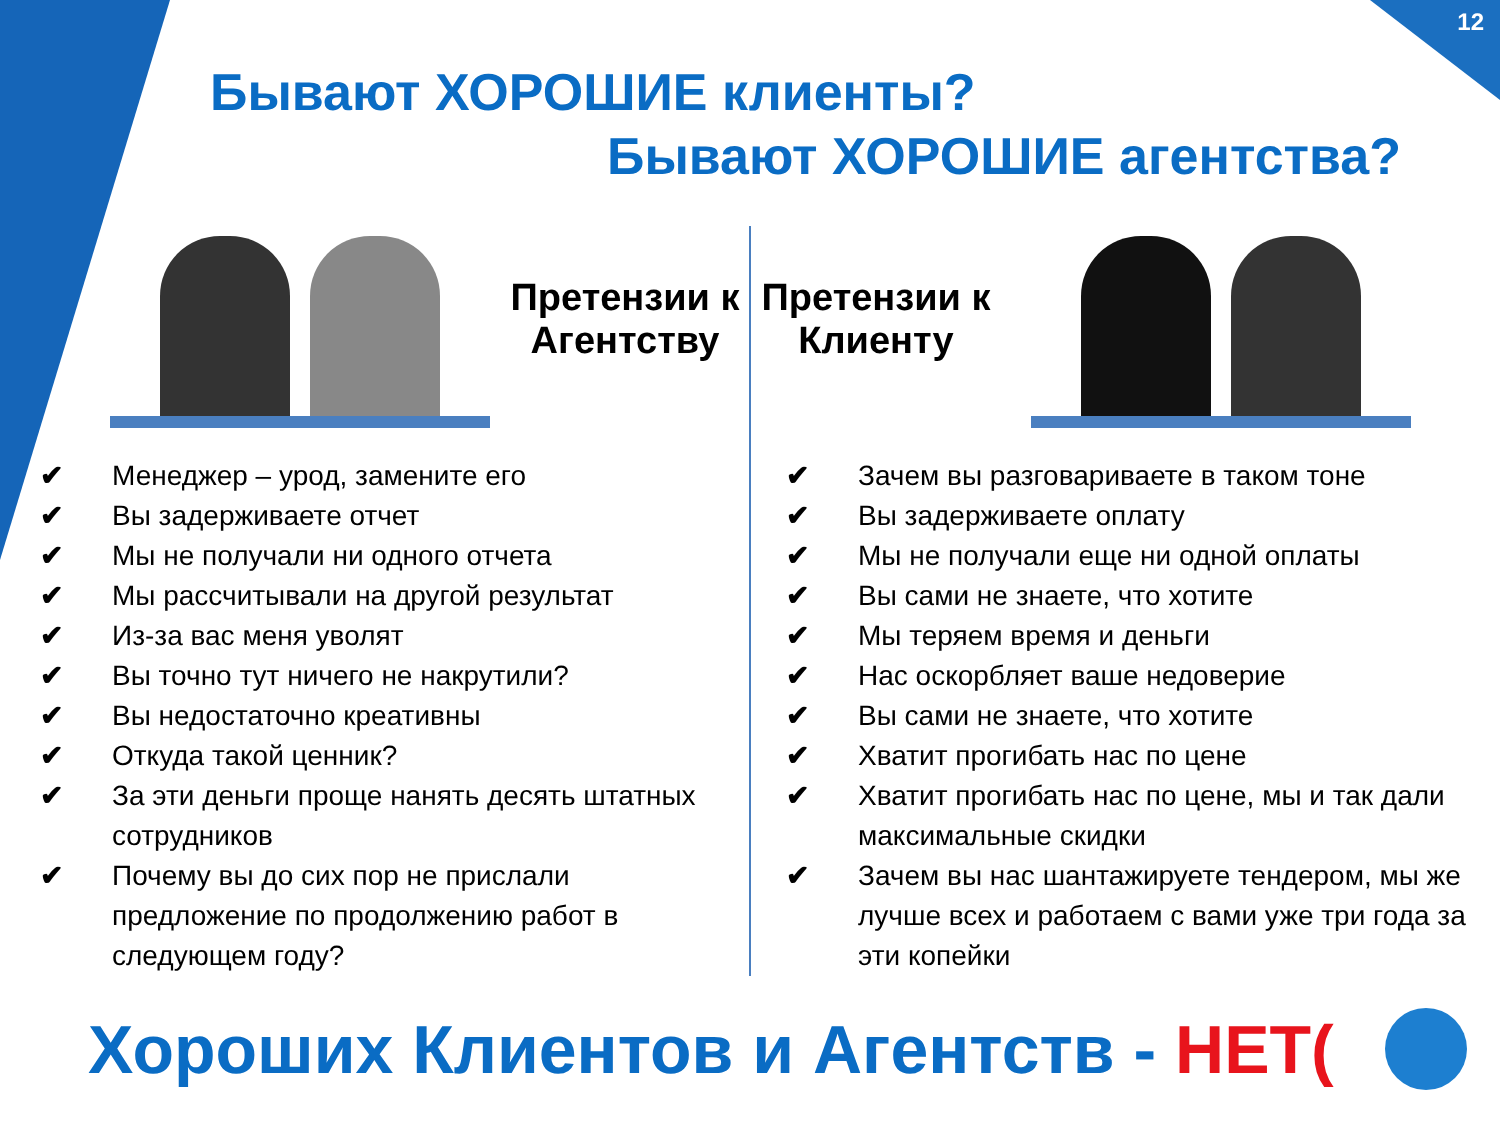12
Бывают ХОРОШИЕ клиенты?
Бывают ХОРОШИЕ агентства?
Претензии к Агентству
✔ Менеджер – урод, замените его
✔ Вы задерживаете отчет
✔ Мы не получали ни одного отчета
✔ Мы рассчитывали на другой результат
✔ Из-за вас меня уволят
✔ Вы точно тут ничего не накрутили?
✔ Вы недостаточно креативны
✔ Откуда такой ценник?
✔ За эти деньги проще нанять десять штатных сотрудников
✔ Почему вы до сих пор не прислали предложение по продолжению работ в следующем году?
Претензии к Клиенту
✔ Зачем вы разговариваете в таком тоне
✔ Вы задерживаете оплату
✔ Мы не получали еще ни одной оплаты
✔ Вы сами не знаете, что хотите
✔ Мы теряем время и деньги
✔ Нас оскорбляет ваше недоверие
✔ Вы сами не знаете, что хотите
✔ Хватит прогибать нас по цене
✔ Хватит прогибать нас по цене, мы и так дали максимальные скидки
✔ Зачем вы нас шантажируете тендером, мы же лучше всех и работаем с вами уже три года за эти копейки
Хороших Клиентов и Агентств - НЕТ(